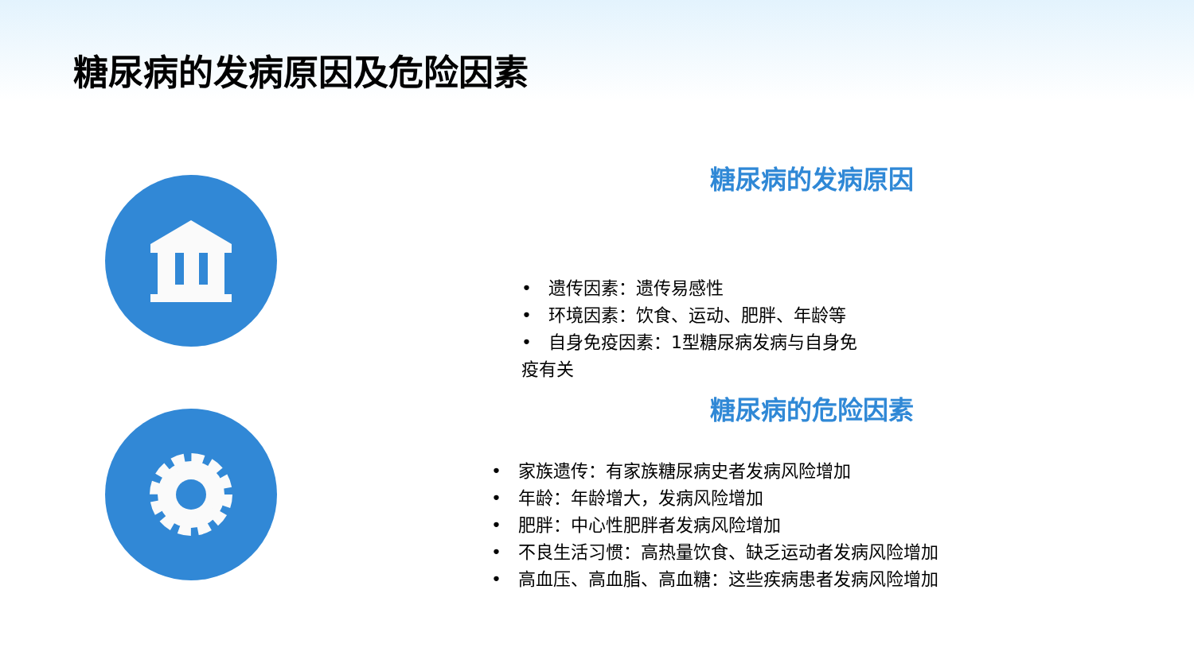糖尿病的发病原因及危险因素
糖尿病的发病原因
• 遗传因素：遗传易感性
• 环境因素：饮食、运动、肥胖、年龄等
• 自身免疫因素：1型糖尿病发病与自身免疫有关
糖尿病的危险因素
• 家族遗传：有家族糖尿病史者发病风险增加
• 年龄：年龄增大，发病风险增加
• 肥胖：中心性肥胖者发病风险增加
• 不良生活习惯：高热量饮食、缺乏运动者发病风险增加
• 高血压、高血脂、高血糖：这些疾病患者发病风险增加